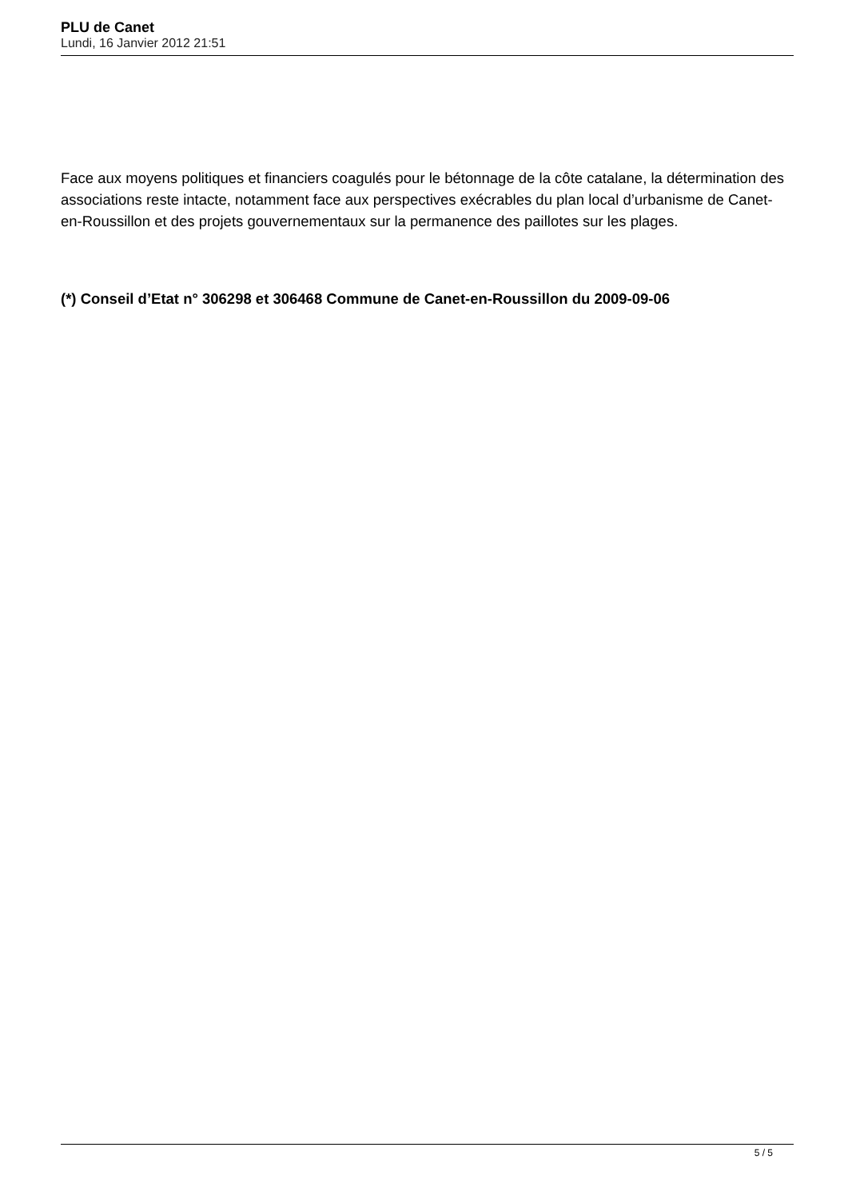PLU de Canet
Lundi, 16 Janvier 2012 21:51
Face aux moyens politiques et financiers coagulés pour le bétonnage de la côte catalane, la détermination des associations reste intacte, notamment face aux perspectives exécrables du plan local d’urbanisme de Canet-en-Roussillon et des projets gouvernementaux sur la permanence des paillotes sur les plages.
(*) Conseil d’Etat n° 306298 et 306468 Commune de Canet-en-Roussillon du 2009-09-06
5 / 5